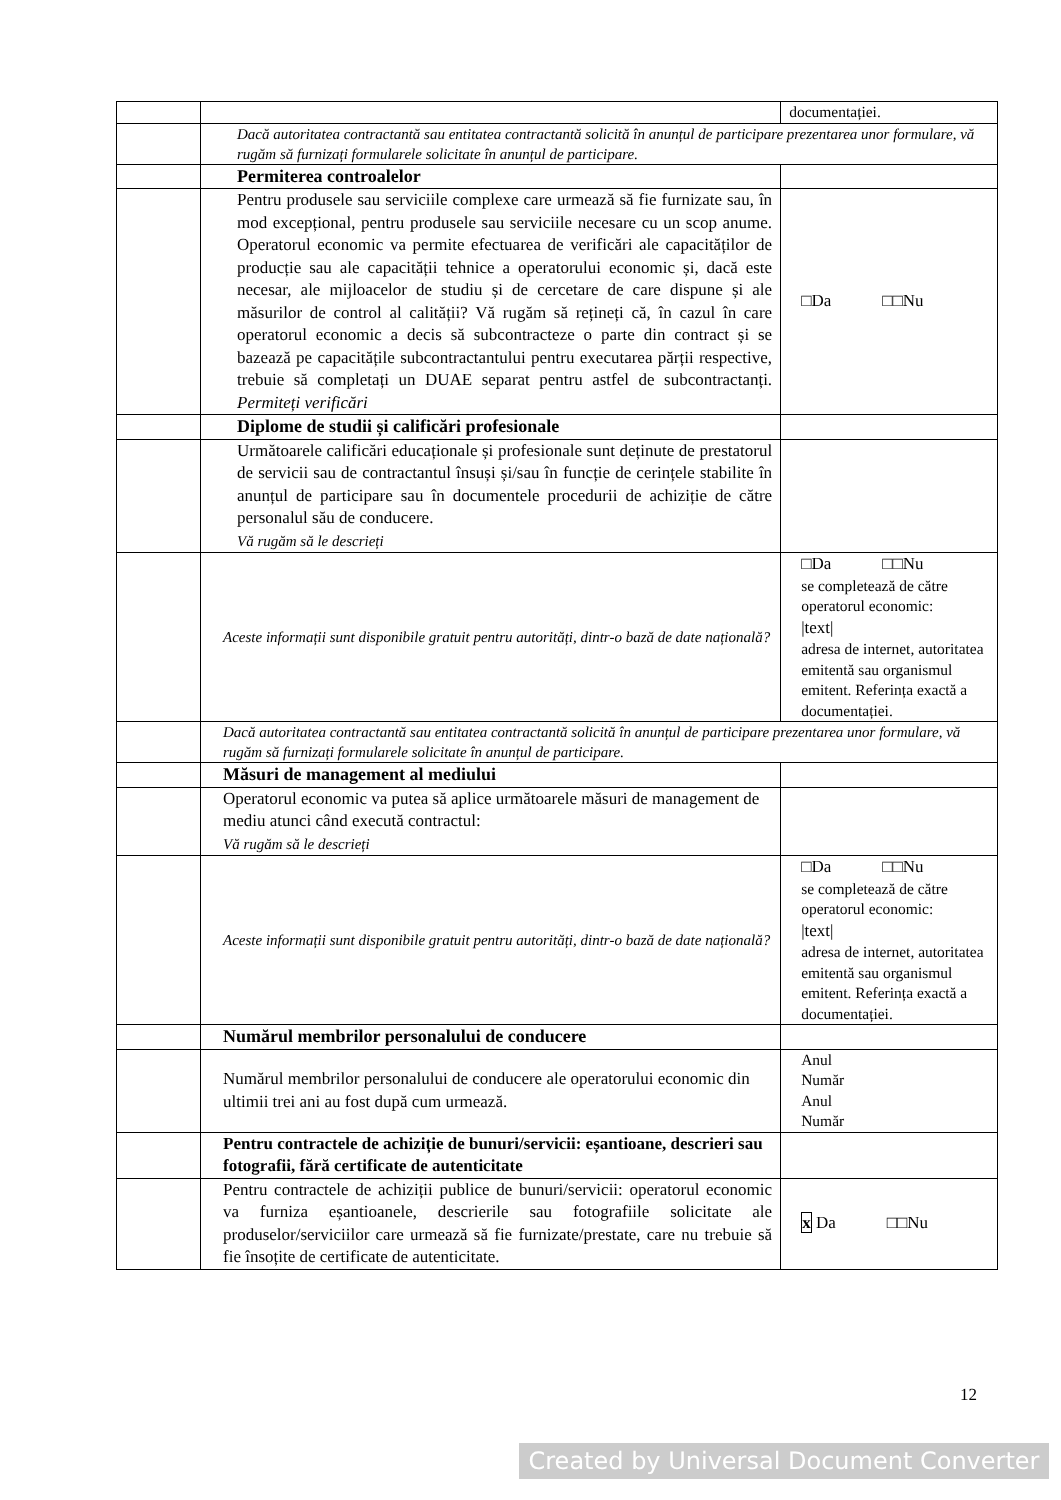| | | documentației. |
| | Dacă autoritatea contractantă sau entitatea contractantă solicită în anunțul de participare prezentarea unor formulare, vă rugăm să furnizați formularele solicitate în anunțul de participare. | |
| | Permiterea controalelor | |
| | Pentru produsele sau serviciile complexe care urmează să fie furnizate sau, în mod excepțional, pentru produsele sau serviciile necesare cu un scop anume. Operatorul economic va permite efectuarea de verificări ale capacităților de producție sau ale capacității tehnice a operatorului economic și, dacă este necesar, ale mijloacelor de studiu și de cercetare de care dispune și ale măsurilor de control al calității? Vă rugăm să rețineți că, în cazul în care operatorul economic a decis să subcontracteze o parte din contract și se bazează pe capacitățile subcontractantului pentru executarea părții respective, trebuie să completați un DUAE separat pentru astfel de subcontractanți. Permiteți verificări | □Da □□Nu |
| | Diplome de studii și calificări profesionale | |
| | Următoarele calificări educaționale și profesionale sunt deținute de prestatorul de servicii sau de contractantul însuși și/sau în funcție de cerințele stabilite în anunțul de participare sau în documentele procedurii de achiziție de către personalul său de conducere. Vă rugăm să le descrieți | |
| | Aceste informații sunt disponibile gratuit pentru autorități, dintr-o bază de date națională? | □Da □□Nu se completează de către operatorul economic: /text/ adresa de internet, autoritatea emitentă sau organismul emitent. Referința exactă a documentației. |
| | Dacă autoritatea contractantă sau entitatea contractantă solicită în anunțul de participare prezentarea unor formulare, vă rugăm să furnizați formularele solicitate în anunțul de participare. | |
| | Măsuri de management al mediului | |
| | Operatorul economic va putea să aplice următoarele măsuri de management de mediu atunci când execută contractul: Vă rugăm să le descrieți | |
| | Aceste informații sunt disponibile gratuit pentru autorități, dintr-o bază de date națională? | □Da □□Nu se completează de către operatorul economic: /text/ adresa de internet, autoritatea emitentă sau organismul emitent. Referința exactă a documentației. |
| | Numărul membrilor personalului de conducere | |
| | Numărul membrilor personalului de conducere ale operatorului economic din ultimii trei ani au fost după cum urmează. | Anul Număr Anul Număr |
| | Pentru contractele de achiziție de bunuri/servicii: eșantioane, descrieri sau fotografii, fără certificate de autenticitate | |
| | Pentru contractele de achiziții publice de bunuri/servicii: operatorul economic va furniza eșantioanele, descrierile sau fotografiile solicitate ale produselor/serviciilor care urmează să fie furnizate/prestate, care nu trebuie să fie însoțite de certificate de autenticitate. | x Da □□Nu |
12
Created by Universal Document Converter